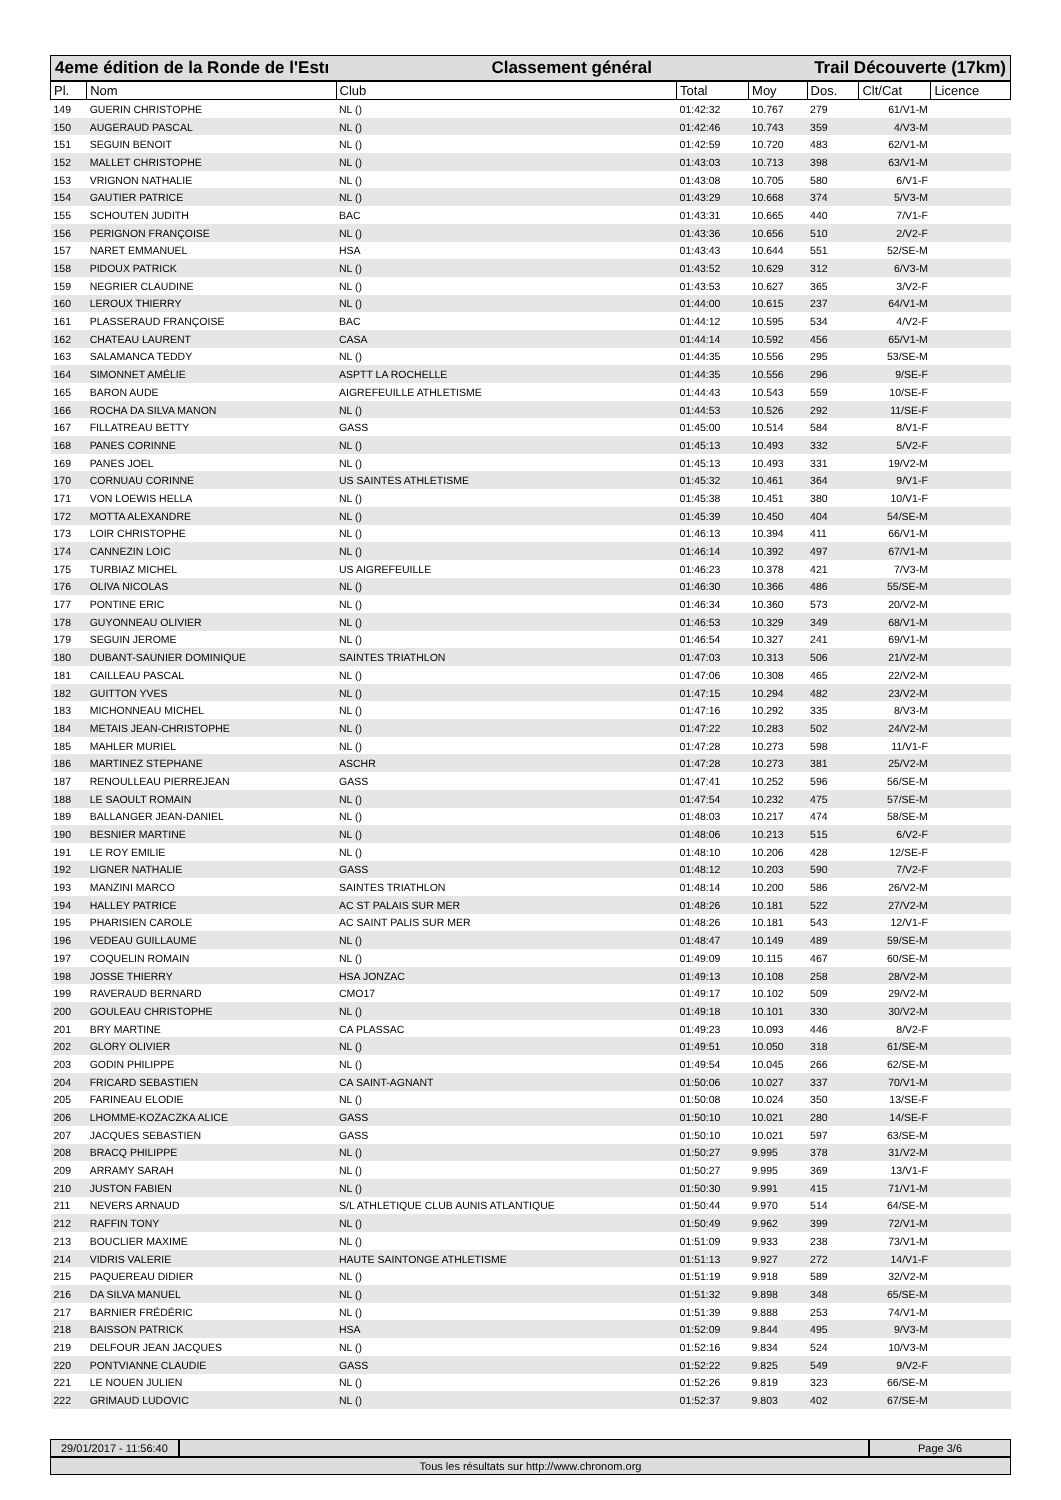4eme édition de la Ronde de l'Estı Classement général Trail Découverte (17km)
| Pl. | Nom | Club | Total | Moy | Dos. | Clt/Cat | Licence |
| --- | --- | --- | --- | --- | --- | --- | --- |
| 149 | GUERIN CHRISTOPHE | NL () | 01:42:32 | 10.767 | 279 | 61/V1-M | |
| 150 | AUGERAUD PASCAL | NL () | 01:42:46 | 10.743 | 359 | 4/V3-M | |
| 151 | SEGUIN BENOIT | NL () | 01:42:59 | 10.720 | 483 | 62/V1-M | |
| 152 | MALLET CHRISTOPHE | NL () | 01:43:03 | 10.713 | 398 | 63/V1-M | |
| 153 | VRIGNON NATHALIE | NL () | 01:43:08 | 10.705 | 580 | 6/V1-F | |
| 154 | GAUTIER PATRICE | NL () | 01:43:29 | 10.668 | 374 | 5/V3-M | |
| 155 | SCHOUTEN JUDITH | BAC | 01:43:31 | 10.665 | 440 | 7/V1-F | |
| 156 | PERIGNON FRANÇOISE | NL () | 01:43:36 | 10.656 | 510 | 2/V2-F | |
| 157 | NARET EMMANUEL | HSA | 01:43:43 | 10.644 | 551 | 52/SE-M | |
| 158 | PIDOUX PATRICK | NL () | 01:43:52 | 10.629 | 312 | 6/V3-M | |
| 159 | NEGRIER CLAUDINE | NL () | 01:43:53 | 10.627 | 365 | 3/V2-F | |
| 160 | LEROUX THIERRY | NL () | 01:44:00 | 10.615 | 237 | 64/V1-M | |
| 161 | PLASSERAUD FRANÇOISE | BAC | 01:44:12 | 10.595 | 534 | 4/V2-F | |
| 162 | CHATEAU LAURENT | CASA | 01:44:14 | 10.592 | 456 | 65/V1-M | |
| 163 | SALAMANCA TEDDY | NL () | 01:44:35 | 10.556 | 295 | 53/SE-M | |
| 164 | SIMONNET AMÉLIE | ASPTT LA ROCHELLE | 01:44:35 | 10.556 | 296 | 9/SE-F | |
| 165 | BARON AUDE | AIGREFEUILLE ATHLETISME | 01:44:43 | 10.543 | 559 | 10/SE-F | |
| 166 | ROCHA DA SILVA MANON | NL () | 01:44:53 | 10.526 | 292 | 11/SE-F | |
| 167 | FILLATREAU BETTY | GASS | 01:45:00 | 10.514 | 584 | 8/V1-F | |
| 168 | PANES CORINNE | NL () | 01:45:13 | 10.493 | 332 | 5/V2-F | |
| 169 | PANES JOEL | NL () | 01:45:13 | 10.493 | 331 | 19/V2-M | |
| 170 | CORNUAU CORINNE | US SAINTES ATHLETISME | 01:45:32 | 10.461 | 364 | 9/V1-F | |
| 171 | VON LOEWIS HELLA | NL () | 01:45:38 | 10.451 | 380 | 10/V1-F | |
| 172 | MOTTA ALEXANDRE | NL () | 01:45:39 | 10.450 | 404 | 54/SE-M | |
| 173 | LOIR CHRISTOPHE | NL () | 01:46:13 | 10.394 | 411 | 66/V1-M | |
| 174 | CANNEZIN LOIC | NL () | 01:46:14 | 10.392 | 497 | 67/V1-M | |
| 175 | TURBIAZ MICHEL | US AIGREFEUILLE | 01:46:23 | 10.378 | 421 | 7/V3-M | |
| 176 | OLIVA NICOLAS | NL () | 01:46:30 | 10.366 | 486 | 55/SE-M | |
| 177 | PONTINE ERIC | NL () | 01:46:34 | 10.360 | 573 | 20/V2-M | |
| 178 | GUYONNEAU OLIVIER | NL () | 01:46:53 | 10.329 | 349 | 68/V1-M | |
| 179 | SEGUIN JEROME | NL () | 01:46:54 | 10.327 | 241 | 69/V1-M | |
| 180 | DUBANT-SAUNIER DOMINIQUE | SAINTES TRIATHLON | 01:47:03 | 10.313 | 506 | 21/V2-M | |
| 181 | CAILLEAU PASCAL | NL () | 01:47:06 | 10.308 | 465 | 22/V2-M | |
| 182 | GUITTON YVES | NL () | 01:47:15 | 10.294 | 482 | 23/V2-M | |
| 183 | MICHONNEAU MICHEL | NL () | 01:47:16 | 10.292 | 335 | 8/V3-M | |
| 184 | METAIS JEAN-CHRISTOPHE | NL () | 01:47:22 | 10.283 | 502 | 24/V2-M | |
| 185 | MAHLER MURIEL | NL () | 01:47:28 | 10.273 | 598 | 11/V1-F | |
| 186 | MARTINEZ STEPHANE | ASCHR | 01:47:28 | 10.273 | 381 | 25/V2-M | |
| 187 | RENOULLEAU PIERREJEAN | GASS | 01:47:41 | 10.252 | 596 | 56/SE-M | |
| 188 | LE SAOULT ROMAIN | NL () | 01:47:54 | 10.232 | 475 | 57/SE-M | |
| 189 | BALLANGER JEAN-DANIEL | NL () | 01:48:03 | 10.217 | 474 | 58/SE-M | |
| 190 | BESNIER MARTINE | NL () | 01:48:06 | 10.213 | 515 | 6/V2-F | |
| 191 | LE ROY EMILIE | NL () | 01:48:10 | 10.206 | 428 | 12/SE-F | |
| 192 | LIGNER NATHALIE | GASS | 01:48:12 | 10.203 | 590 | 7/V2-F | |
| 193 | MANZINI MARCO | SAINTES TRIATHLON | 01:48:14 | 10.200 | 586 | 26/V2-M | |
| 194 | HALLEY PATRICE | AC ST PALAIS SUR MER | 01:48:26 | 10.181 | 522 | 27/V2-M | |
| 195 | PHARISIEN CAROLE | AC SAINT PALIS SUR MER | 01:48:26 | 10.181 | 543 | 12/V1-F | |
| 196 | VEDEAU GUILLAUME | NL () | 01:48:47 | 10.149 | 489 | 59/SE-M | |
| 197 | COQUELIN ROMAIN | NL () | 01:49:09 | 10.115 | 467 | 60/SE-M | |
| 198 | JOSSE THIERRY | HSA JONZAC | 01:49:13 | 10.108 | 258 | 28/V2-M | |
| 199 | RAVERAUD BERNARD | CMO17 | 01:49:17 | 10.102 | 509 | 29/V2-M | |
| 200 | GOULEAU CHRISTOPHE | NL () | 01:49:18 | 10.101 | 330 | 30/V2-M | |
| 201 | BRY MARTINE | CA PLASSAC | 01:49:23 | 10.093 | 446 | 8/V2-F | |
| 202 | GLORY OLIVIER | NL () | 01:49:51 | 10.050 | 318 | 61/SE-M | |
| 203 | GODIN PHILIPPE | NL () | 01:49:54 | 10.045 | 266 | 62/SE-M | |
| 204 | FRICARD SEBASTIEN | CA SAINT-AGNANT | 01:50:06 | 10.027 | 337 | 70/V1-M | |
| 205 | FARINEAU ELODIE | NL () | 01:50:08 | 10.024 | 350 | 13/SE-F | |
| 206 | LHOMME-KOZACZKA ALICE | GASS | 01:50:10 | 10.021 | 280 | 14/SE-F | |
| 207 | JACQUES SEBASTIEN | GASS | 01:50:10 | 10.021 | 597 | 63/SE-M | |
| 208 | BRACQ PHILIPPE | NL () | 01:50:27 | 9.995 | 378 | 31/V2-M | |
| 209 | ARRAMY SARAH | NL () | 01:50:27 | 9.995 | 369 | 13/V1-F | |
| 210 | JUSTON FABIEN | NL () | 01:50:30 | 9.991 | 415 | 71/V1-M | |
| 211 | NEVERS ARNAUD | S/L ATHLETIQUE CLUB AUNIS ATLANTIQUE | 01:50:44 | 9.970 | 514 | 64/SE-M | |
| 212 | RAFFIN TONY | NL () | 01:50:49 | 9.962 | 399 | 72/V1-M | |
| 213 | BOUCLIER MAXIME | NL () | 01:51:09 | 9.933 | 238 | 73/V1-M | |
| 214 | VIDRIS VALERIE | HAUTE SAINTONGE ATHLETISME | 01:51:13 | 9.927 | 272 | 14/V1-F | |
| 215 | PAQUEREAU DIDIER | NL () | 01:51:19 | 9.918 | 589 | 32/V2-M | |
| 216 | DA SILVA MANUEL | NL () | 01:51:32 | 9.898 | 348 | 65/SE-M | |
| 217 | BARNIER FRÉDÉRIC | NL () | 01:51:39 | 9.888 | 253 | 74/V1-M | |
| 218 | BAISSON PATRICK | HSA | 01:52:09 | 9.844 | 495 | 9/V3-M | |
| 219 | DELFOUR JEAN JACQUES | NL () | 01:52:16 | 9.834 | 524 | 10/V3-M | |
| 220 | PONTVIANNE CLAUDIE | GASS | 01:52:22 | 9.825 | 549 | 9/V2-F | |
| 221 | LE NOUEN JULIEN | NL () | 01:52:26 | 9.819 | 323 | 66/SE-M | |
| 222 | GRIMAUD LUDOVIC | NL () | 01:52:37 | 9.803 | 402 | 67/SE-M | |
29/01/2017 - 11:56:40 Page 3/6
Tous les résultats sur http://www.chronom.org